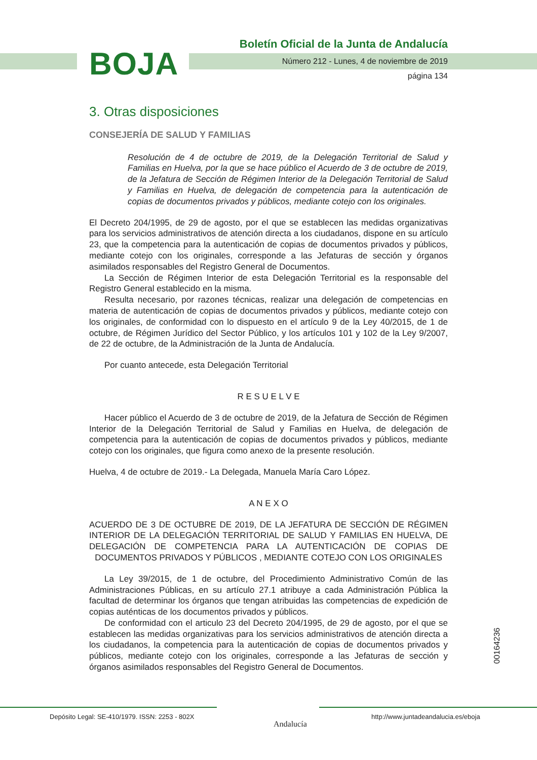BOJA
Boletín Oficial de la Junta de Andalucía
Número 212 - Lunes, 4 de noviembre de 2019
página 134
3. Otras disposiciones
CONSEJERÍA DE SALUD Y FAMILIAS
Resolución de 4 de octubre de 2019, de la Delegación Territorial de Salud y Familias en Huelva, por la que se hace público el Acuerdo de 3 de octubre de 2019, de la Jefatura de Sección de Régimen Interior de la Delegación Territorial de Salud y Familias en Huelva, de delegación de competencia para la autenticación de copias de documentos privados y públicos, mediante cotejo con los originales.
El Decreto 204/1995, de 29 de agosto, por el que se establecen las medidas organizativas para los servicios administrativos de atención directa a los ciudadanos, dispone en su artículo 23, que la competencia para la autenticación de copias de documentos privados y públicos, mediante cotejo con los originales, corresponde a las Jefaturas de sección y órganos asimilados responsables del Registro General de Documentos.
La Sección de Régimen Interior de esta Delegación Territorial es la responsable del Registro General establecido en la misma.
Resulta necesario, por razones técnicas, realizar una delegación de competencias en materia de autenticación de copias de documentos privados y públicos, mediante cotejo con los originales, de conformidad con lo dispuesto en el artículo 9 de la Ley 40/2015, de 1 de octubre, de Régimen Jurídico del Sector Público, y los artículos 101 y 102 de la Ley 9/2007, de 22 de octubre, de la Administración de la Junta de Andalucía.
Por cuanto antecede, esta Delegación Territorial
R E S U E L V E
Hacer público el Acuerdo de 3 de octubre de 2019, de la Jefatura de Sección de Régimen Interior de la Delegación Territorial de Salud y Familias en Huelva, de delegación de competencia para la autenticación de copias de documentos privados y públicos, mediante cotejo con los originales, que figura como anexo de la presente resolución.
Huelva, 4 de octubre de 2019.- La Delegada, Manuela María Caro López.
A N E X O
ACUERDO DE 3 DE OCTUBRE DE 2019, DE LA JEFATURA DE SECCIÓN DE RÉGIMEN INTERIOR DE LA DELEGACIÓN TERRITORIAL DE SALUD Y FAMILIAS EN HUELVA, DE DELEGACIÓN DE COMPETENCIA PARA LA AUTENTICACIÓN DE COPIAS DE DOCUMENTOS PRIVADOS Y PÚBLICOS , MEDIANTE COTEJO CON LOS ORIGINALES
La Ley 39/2015, de 1 de octubre, del Procedimiento Administrativo Común de las Administraciones Públicas, en su artículo 27.1 atribuye a cada Administración Pública la facultad de determinar los órganos que tengan atribuidas las competencias de expedición de copias auténticas de los documentos privados y públicos.
De conformidad con el articulo 23 del Decreto 204/1995, de 29 de agosto, por el que se establecen las medidas organizativas para los servicios administrativos de atención directa a los ciudadanos, la competencia para la autenticación de copias de documentos privados y públicos, mediante cotejo con los originales, corresponde a las Jefaturas de sección y órganos asimilados responsables del Registro General de Documentos.
00164236
Depósito Legal: SE-410/1979. ISSN: 2253 - 802X
Andalucía
http://www.juntadeandalucia.es/eboja